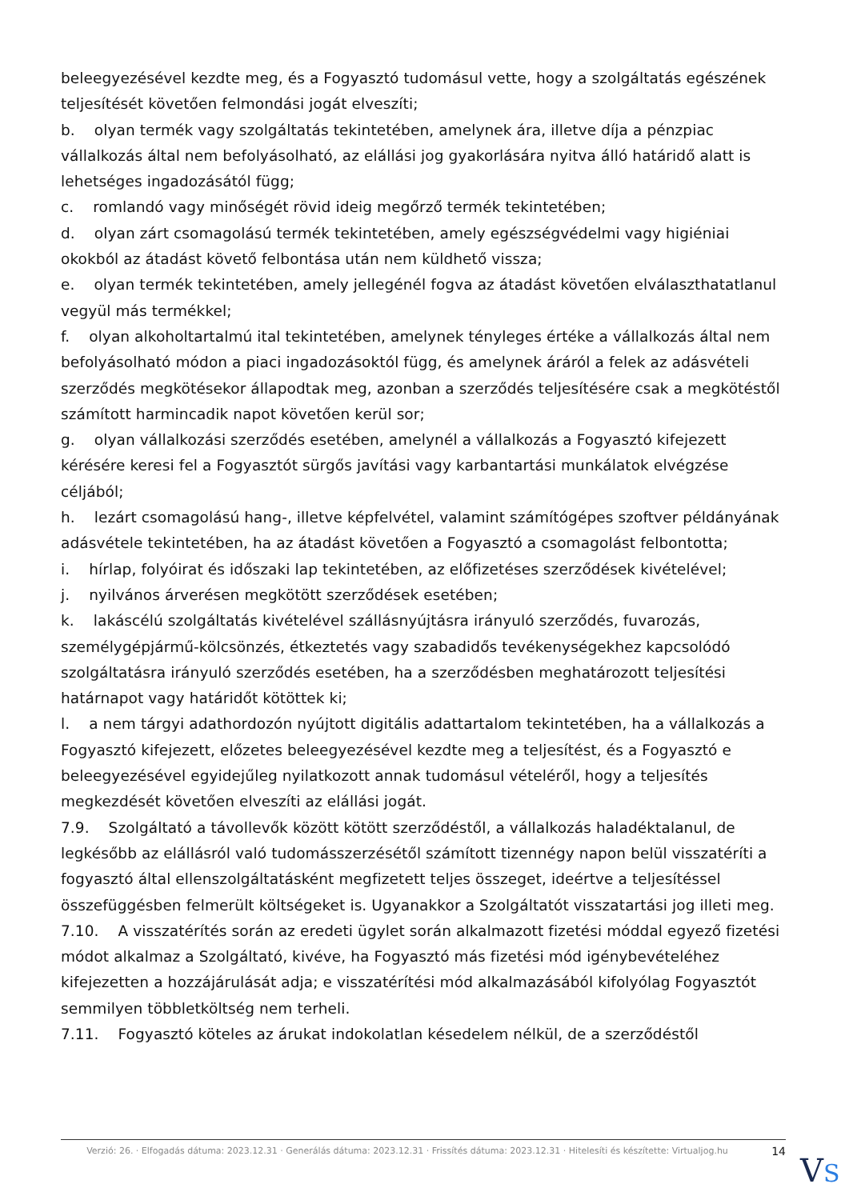beleegyezésével kezdte meg, és a Fogyasztó tudomásul vette, hogy a szolgáltatás egészének teljesítését követően felmondási jogát elveszíti;
b. olyan termék vagy szolgáltatás tekintetében, amelynek ára, illetve díja a pénzpiac vállalkozás által nem befolyásolható, az elállási jog gyakorlására nyitva álló határidő alatt is lehetséges ingadozásától függ;
c. romlandó vagy minőségét rövid ideig megőrző termék tekintetében;
d. olyan zárt csomagolású termék tekintetében, amely egészségvédelmi vagy higiéniai okokból az átadást követő felbontása után nem küldhető vissza;
e. olyan termék tekintetében, amely jellegénél fogva az átadást követően elválaszthatatlanul vegyül más termékkel;
f. olyan alkoholtartalmú ital tekintetében, amelynek tényleges értéke a vállalkozás által nem befolyásolható módon a piaci ingadozásoktól függ, és amelynek áráról a felek az adásvételi szerződés megkötésekor állapodtak meg, azonban a szerződés teljesítésére csak a megkötéstől számított harmincadik napot követően kerül sor;
g. olyan vállalkozási szerződés esetében, amelynél a vállalkozás a Fogyasztó kifejezett kérésére keresi fel a Fogyasztót sürgős javítási vagy karbantartási munkálatok elvégzése céljából;
h. lezárt csomagolású hang-, illetve képfelvétel, valamint számítógépes szoftver példányának adásvétele tekintetében, ha az átadást követően a Fogyasztó a csomagolást felbontotta;
i. hírlap, folyóirat és időszaki lap tekintetében, az előfizetéses szerződések kivételével;
j. nyilvános árverésen megkötött szerződések esetében;
k. lakáscélú szolgáltatás kivételével szállásnyújtásra irányuló szerződés, fuvarozás, személygépjármű-kölcsönzés, étkeztetés vagy szabadidős tevékenységekhez kapcsolódó szolgáltatásra irányuló szerződés esetében, ha a szerződésben meghatározott teljesítési határnapot vagy határidőt kötöttek ki;
l. a nem tárgyi adathordozón nyújtott digitális adattartalom tekintetében, ha a vállalkozás a Fogyasztó kifejezett, előzetes beleegyezésével kezdte meg a teljesítést, és a Fogyasztó e beleegyezésével egyidejűleg nyilatkozott annak tudomásul vételéről, hogy a teljesítés megkezdését követően elveszíti az elállási jogát.
7.9. Szolgáltató a távollevők között kötött szerződéstől, a vállalkozás haladéktalanul, de legkésőbb az elállásról való tudomásszerzésétől számított tizennégy napon belül visszatéríti a fogyasztó által ellenszolgáltatásként megfizetett teljes összeget, ideértve a teljesítéssel összefüggésben felmerült költségeket is. Ugyanakkor a Szolgáltatót visszatartási jog illeti meg.
7.10. A visszatérítés során az eredeti ügylet során alkalmazott fizetési móddal egyező fizetési módot alkalmaz a Szolgáltató, kivéve, ha Fogyasztó más fizetési mód igénybevételéhez kifejezetten a hozzájárulását adja; e visszatérítési mód alkalmazásából kifolyólag Fogyasztót semmilyen többletköltség nem terheli.
7.11. Fogyasztó köteles az árukat indokolatlan késedelem nélkül, de a szerződéstől
Verzió: 26. · Elfogadás dátuma: 2023.12.31 · Generálás dátuma: 2023.12.31 · Frissítés dátuma: 2023.12.31 · Hitelesíti és készítette: Virtualjog.hu
14
VS